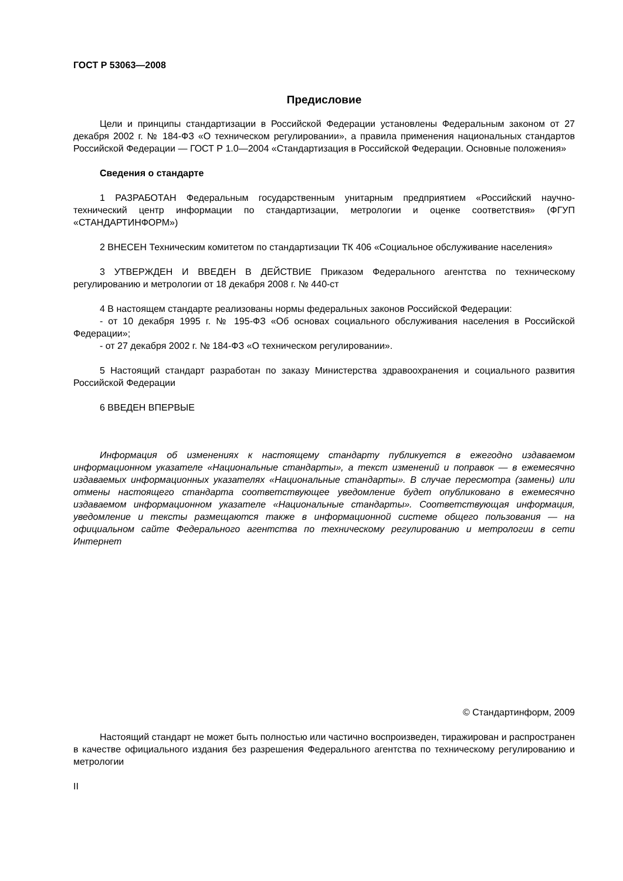ГОСТ Р 53063—2008
Предисловие
Цели и принципы стандартизации в Российской Федерации установлены Федеральным законом от 27 декабря 2002 г. № 184-ФЗ «О техническом регулировании», а правила применения национальных стандартов Российской Федерации — ГОСТ Р 1.0—2004 «Стандартизация в Российской Федерации. Основные положения»
Сведения о стандарте
1 РАЗРАБОТАН Федеральным государственным унитарным предприятием «Российский научно-технический центр информации по стандартизации, метрологии и оценке соответствия» (ФГУП «СТАНДАРТИНФОРМ»)
2 ВНЕСЕН Техническим комитетом по стандартизации ТК 406 «Социальное обслуживание населения»
3 УТВЕРЖДЕН И ВВЕДЕН В ДЕЙСТВИЕ Приказом Федерального агентства по техническому регулированию и метрологии от 18 декабря 2008 г. № 440-ст
4 В настоящем стандарте реализованы нормы федеральных законов Российской Федерации:
- от 10 декабря 1995 г. № 195-ФЗ «Об основах социального обслуживания населения в Российской Федерации»;
- от 27 декабря 2002 г. № 184-ФЗ «О техническом регулировании».
5 Настоящий стандарт разработан по заказу Министерства здравоохранения и социального развития Российской Федерации
6 ВВЕДЕН ВПЕРВЫЕ
Информация об изменениях к настоящему стандарту публикуется в ежегодно издаваемом информационном указателе «Национальные стандарты», а текст изменений и поправок — в ежемесячно издаваемых информационных указателях «Национальные стандарты». В случае пересмотра (замены) или отмены настоящего стандарта соответствующее уведомление будет опубликовано в ежемесячно издаваемом информационном указателе «Национальные стандарты». Соответствующая информация, уведомление и тексты размещаются также в информационной системе общего пользования — на официальном сайте Федерального агентства по техническому регулированию и метрологии в сети Интернет
© Стандартинформ, 2009
Настоящий стандарт не может быть полностью или частично воспроизведен, тиражирован и распространен в качестве официального издания без разрешения Федерального агентства по техническому регулированию и метрологии
II